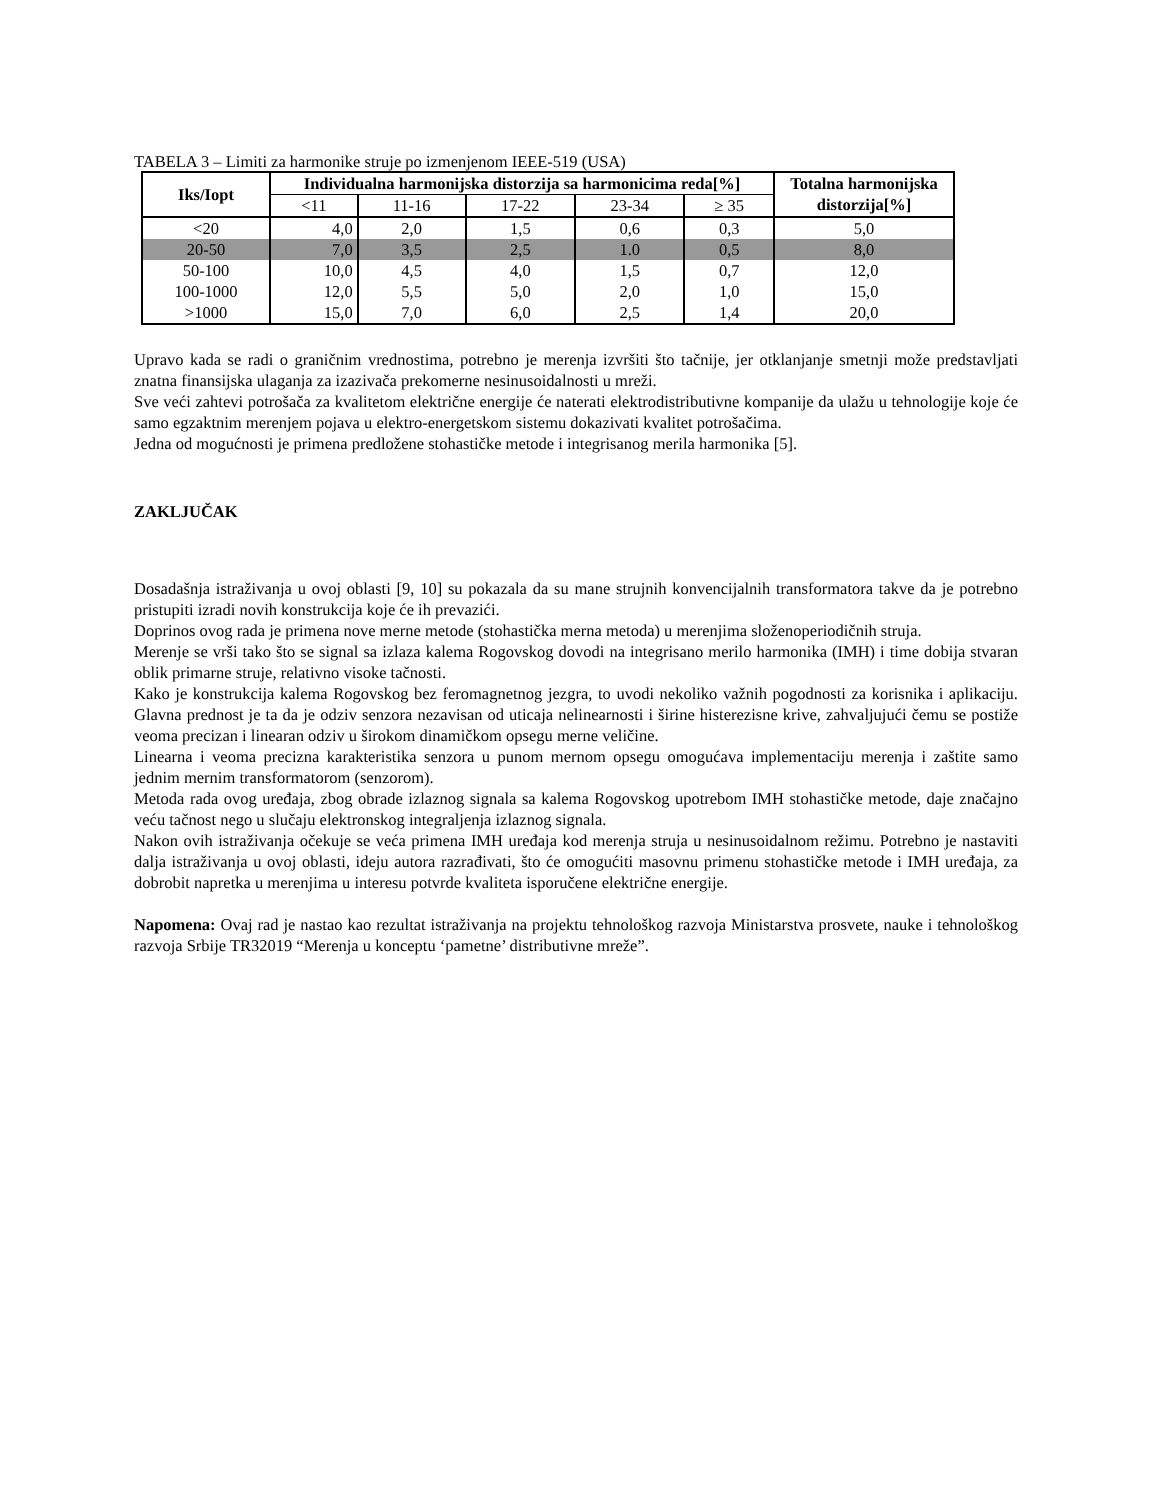TABELA 3 – Limiti za harmonike struje po izmenjenom IEEE-519 (USA)
| Iks/Iopt | Individualna harmonijska distorzija sa harmonicima reda[%] | | | | | Totalna harmonijska distorzija[%] |
| --- | --- | --- | --- | --- | --- | --- |
| | <11 | 11-16 | 17-22 | 23-34 | ≥ 35 | |
| <20 | 4,0 | 2,0 | 1,5 | 0,6 | 0,3 | 5,0 |
| 20-50 | 7,0 | 3,5 | 2,5 | 1.0 | 0,5 | 8,0 |
| 50-100 | 10,0 | 4,5 | 4,0 | 1,5 | 0,7 | 12,0 |
| 100-1000 | 12,0 | 5,5 | 5,0 | 2,0 | 1,0 | 15,0 |
| >1000 | 15,0 | 7,0 | 6,0 | 2,5 | 1,4 | 20,0 |
Upravo kada se radi o graničnim vrednostima, potrebno je merenja izvršiti što tačnije, jer otklanjanje smetnji može predstavljati znatna finansijska ulaganja za izazivača prekomerne nesinusoidalnosti u mreži.
Sve veći zahtevi potrošača za kvalitetom električne energije će naterati elektrodistributivne kompanije da ulažu u tehnologije koje će samo egzaktnim merenjem pojava u elektro-energetskom sistemu dokazivati kvalitet potrošačima.
Jedna od mogućnosti je primena predložene stohastičke metode i integrisanog merila harmonika [5].
ZAKLJUČAK
Dosadašnja istraživanja u ovoj oblasti [9, 10] su pokazala da su mane strujnih konvencijalnih transformatora takve da je potrebno pristupiti izradi novih konstrukcija koje će ih prevazići.
Doprinos ovog rada je primena nove merne metode (stohastička merna metoda) u merenjima složenoperiodičnih struja.
Merenje se vrši tako što se signal sa izlaza kalema Rogovskog dovodi na integrisano merilo harmonika (IMH) i time dobija stvaran oblik primarne struje, relativno visoke tačnosti.
Kako je konstrukcija kalema Rogovskog bez feromagnetnog jezgra, to uvodi nekoliko važnih pogodnosti za korisnika i aplikaciju. Glavna prednost je ta da je odziv senzora nezavisan od uticaja nelinearnosti i širine histerezisne krive, zahvaljujući čemu se postiže veoma precizan i linearan odziv u širokom dinamičkom opsegu merne veličine.
Linearna i veoma precizna karakteristika senzora u punom mernom opsegu omogućava implementaciju merenja i zaštite samo jednim mernim transformatorom (senzorom).
Metoda rada ovog uređaja, zbog obrade izlaznog signala sa kalema Rogovskog upotrebom IMH stohastičke metode, daje značajno veću tačnost nego u slučaju elektronskog integraljenja izlaznog signala.
Nakon ovih istraživanja očekuje se veća primena IMH uređaja kod merenja struja u nesinusoidalnom režimu. Potrebno je nastaviti dalja istraživanja u ovoj oblasti, ideju autora razrađivati, što će omogućiti masovnu primenu stohastičke metode i IMH uređaja, za dobrobit napretka u merenjima u interesu potvrde kvaliteta isporučene električne energije.
Napomena: Ovaj rad je nastao kao rezultat istraživanja na projektu tehnološkog razvoja Ministarstva prosvete, nauke i tehnološkog razvoja Srbije TR32019 “Merenja u konceptu ‘pametne’ distributivne mreže”.